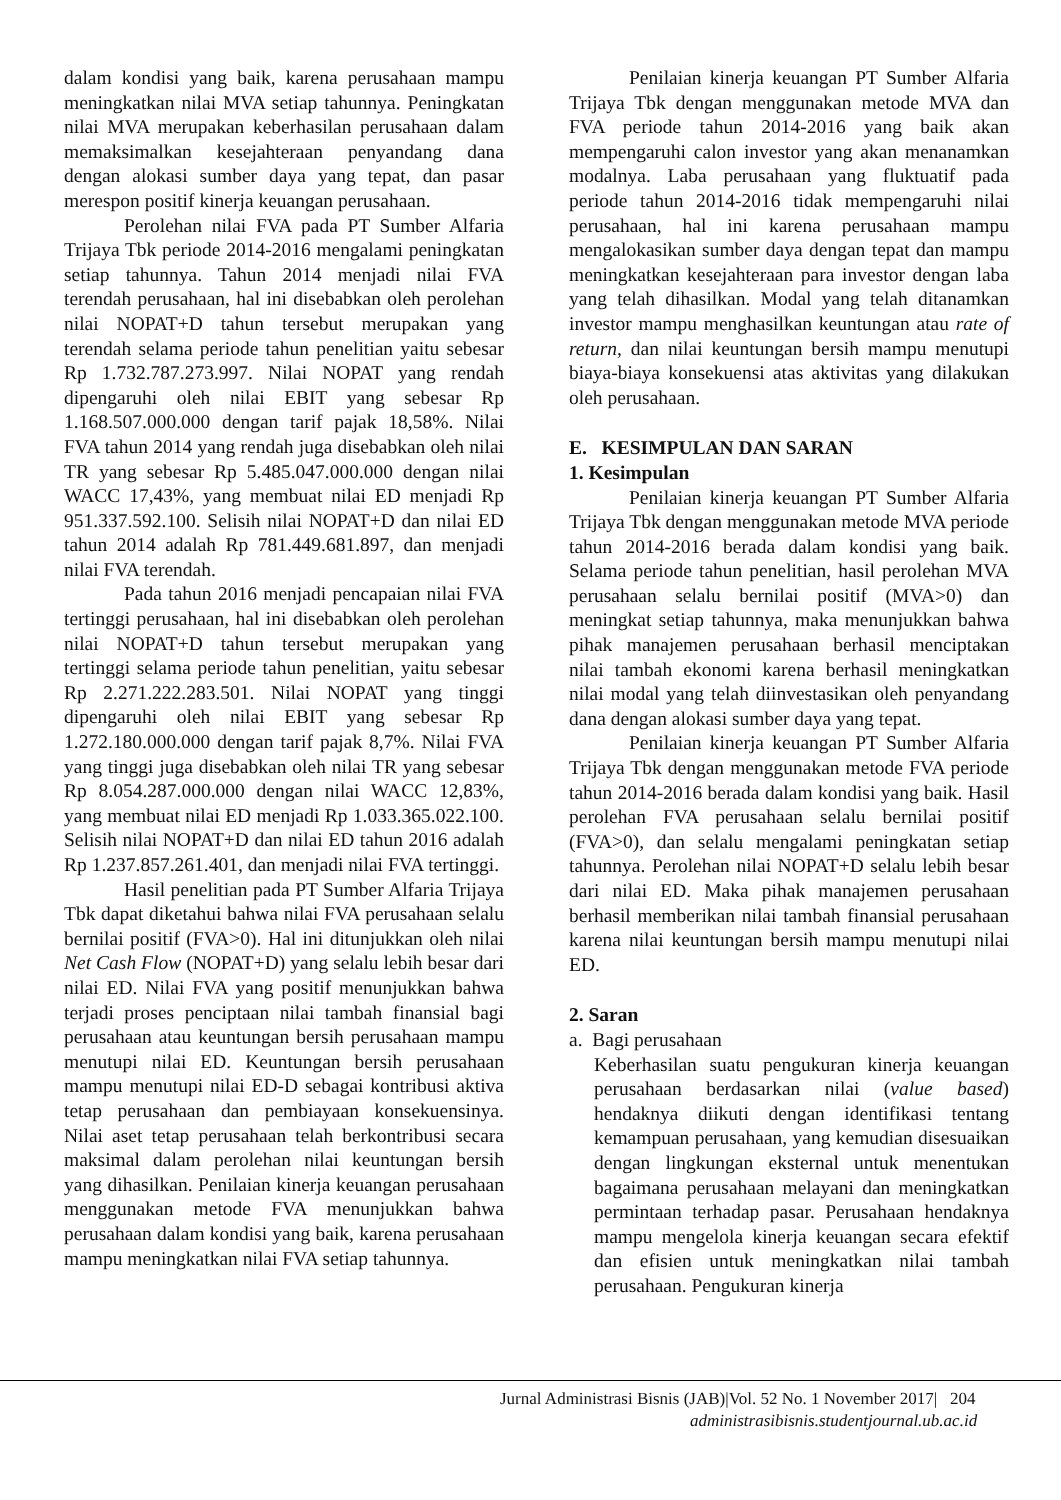dalam kondisi yang baik, karena perusahaan mampu meningkatkan nilai MVA setiap tahunnya. Peningkatan nilai MVA merupakan keberhasilan perusahaan dalam memaksimalkan kesejahteraan penyandang dana dengan alokasi sumber daya yang tepat, dan pasar merespon positif kinerja keuangan perusahaan.
Perolehan nilai FVA pada PT Sumber Alfaria Trijaya Tbk periode 2014-2016 mengalami peningkatan setiap tahunnya. Tahun 2014 menjadi nilai FVA terendah perusahaan, hal ini disebabkan oleh perolehan nilai NOPAT+D tahun tersebut merupakan yang terendah selama periode tahun penelitian yaitu sebesar Rp 1.732.787.273.997. Nilai NOPAT yang rendah dipengaruhi oleh nilai EBIT yang sebesar Rp 1.168.507.000.000 dengan tarif pajak 18,58%. Nilai FVA tahun 2014 yang rendah juga disebabkan oleh nilai TR yang sebesar Rp 5.485.047.000.000 dengan nilai WACC 17,43%, yang membuat nilai ED menjadi Rp 951.337.592.100. Selisih nilai NOPAT+D dan nilai ED tahun 2014 adalah Rp 781.449.681.897, dan menjadi nilai FVA terendah.
Pada tahun 2016 menjadi pencapaian nilai FVA tertinggi perusahaan, hal ini disebabkan oleh perolehan nilai NOPAT+D tahun tersebut merupakan yang tertinggi selama periode tahun penelitian, yaitu sebesar Rp 2.271.222.283.501. Nilai NOPAT yang tinggi dipengaruhi oleh nilai EBIT yang sebesar Rp 1.272.180.000.000 dengan tarif pajak 8,7%. Nilai FVA yang tinggi juga disebabkan oleh nilai TR yang sebesar Rp 8.054.287.000.000 dengan nilai WACC 12,83%, yang membuat nilai ED menjadi Rp 1.033.365.022.100. Selisih nilai NOPAT+D dan nilai ED tahun 2016 adalah Rp 1.237.857.261.401, dan menjadi nilai FVA tertinggi.
Hasil penelitian pada PT Sumber Alfaria Trijaya Tbk dapat diketahui bahwa nilai FVA perusahaan selalu bernilai positif (FVA>0). Hal ini ditunjukkan oleh nilai Net Cash Flow (NOPAT+D) yang selalu lebih besar dari nilai ED. Nilai FVA yang positif menunjukkan bahwa terjadi proses penciptaan nilai tambah finansial bagi perusahaan atau keuntungan bersih perusahaan mampu menutupi nilai ED. Keuntungan bersih perusahaan mampu menutupi nilai ED-D sebagai kontribusi aktiva tetap perusahaan dan pembiayaan konsekuensinya. Nilai aset tetap perusahaan telah berkontribusi secara maksimal dalam perolehan nilai keuntungan bersih yang dihasilkan. Penilaian kinerja keuangan perusahaan menggunakan metode FVA menunjukkan bahwa perusahaan dalam kondisi yang baik, karena perusahaan mampu meningkatkan nilai FVA setiap tahunnya.
Penilaian kinerja keuangan PT Sumber Alfaria Trijaya Tbk dengan menggunakan metode MVA dan FVA periode tahun 2014-2016 yang baik akan mempengaruhi calon investor yang akan menanamkan modalnya. Laba perusahaan yang fluktuatif pada periode tahun 2014-2016 tidak mempengaruhi nilai perusahaan, hal ini karena perusahaan mampu mengalokasikan sumber daya dengan tepat dan mampu meningkatkan kesejahteraan para investor dengan laba yang telah dihasilkan. Modal yang telah ditanamkan investor mampu menghasilkan keuntungan atau rate of return, dan nilai keuntungan bersih mampu menutupi biaya-biaya konsekuensi atas aktivitas yang dilakukan oleh perusahaan.
E. KESIMPULAN DAN SARAN
1. Kesimpulan
Penilaian kinerja keuangan PT Sumber Alfaria Trijaya Tbk dengan menggunakan metode MVA periode tahun 2014-2016 berada dalam kondisi yang baik. Selama periode tahun penelitian, hasil perolehan MVA perusahaan selalu bernilai positif (MVA>0) dan meningkat setiap tahunnya, maka menunjukkan bahwa pihak manajemen perusahaan berhasil menciptakan nilai tambah ekonomi karena berhasil meningkatkan nilai modal yang telah diinvestasikan oleh penyandang dana dengan alokasi sumber daya yang tepat.
Penilaian kinerja keuangan PT Sumber Alfaria Trijaya Tbk dengan menggunakan metode FVA periode tahun 2014-2016 berada dalam kondisi yang baik. Hasil perolehan FVA perusahaan selalu bernilai positif (FVA>0), dan selalu mengalami peningkatan setiap tahunnya. Perolehan nilai NOPAT+D selalu lebih besar dari nilai ED. Maka pihak manajemen perusahaan berhasil memberikan nilai tambah finansial perusahaan karena nilai keuntungan bersih mampu menutupi nilai ED.
2. Saran
a. Bagi perusahaan
Keberhasilan suatu pengukuran kinerja keuangan perusahaan berdasarkan nilai (value based) hendaknya diikuti dengan identifikasi tentang kemampuan perusahaan, yang kemudian disesuaikan dengan lingkungan eksternal untuk menentukan bagaimana perusahaan melayani dan meningkatkan permintaan terhadap pasar. Perusahaan hendaknya mampu mengelola kinerja keuangan secara efektif dan efisien untuk meningkatkan nilai tambah perusahaan. Pengukuran kinerja
Jurnal Administrasi Bisnis (JAB)|Vol. 52 No. 1 November 2017| 204
administrasibisnis.studentjournal.ub.ac.id